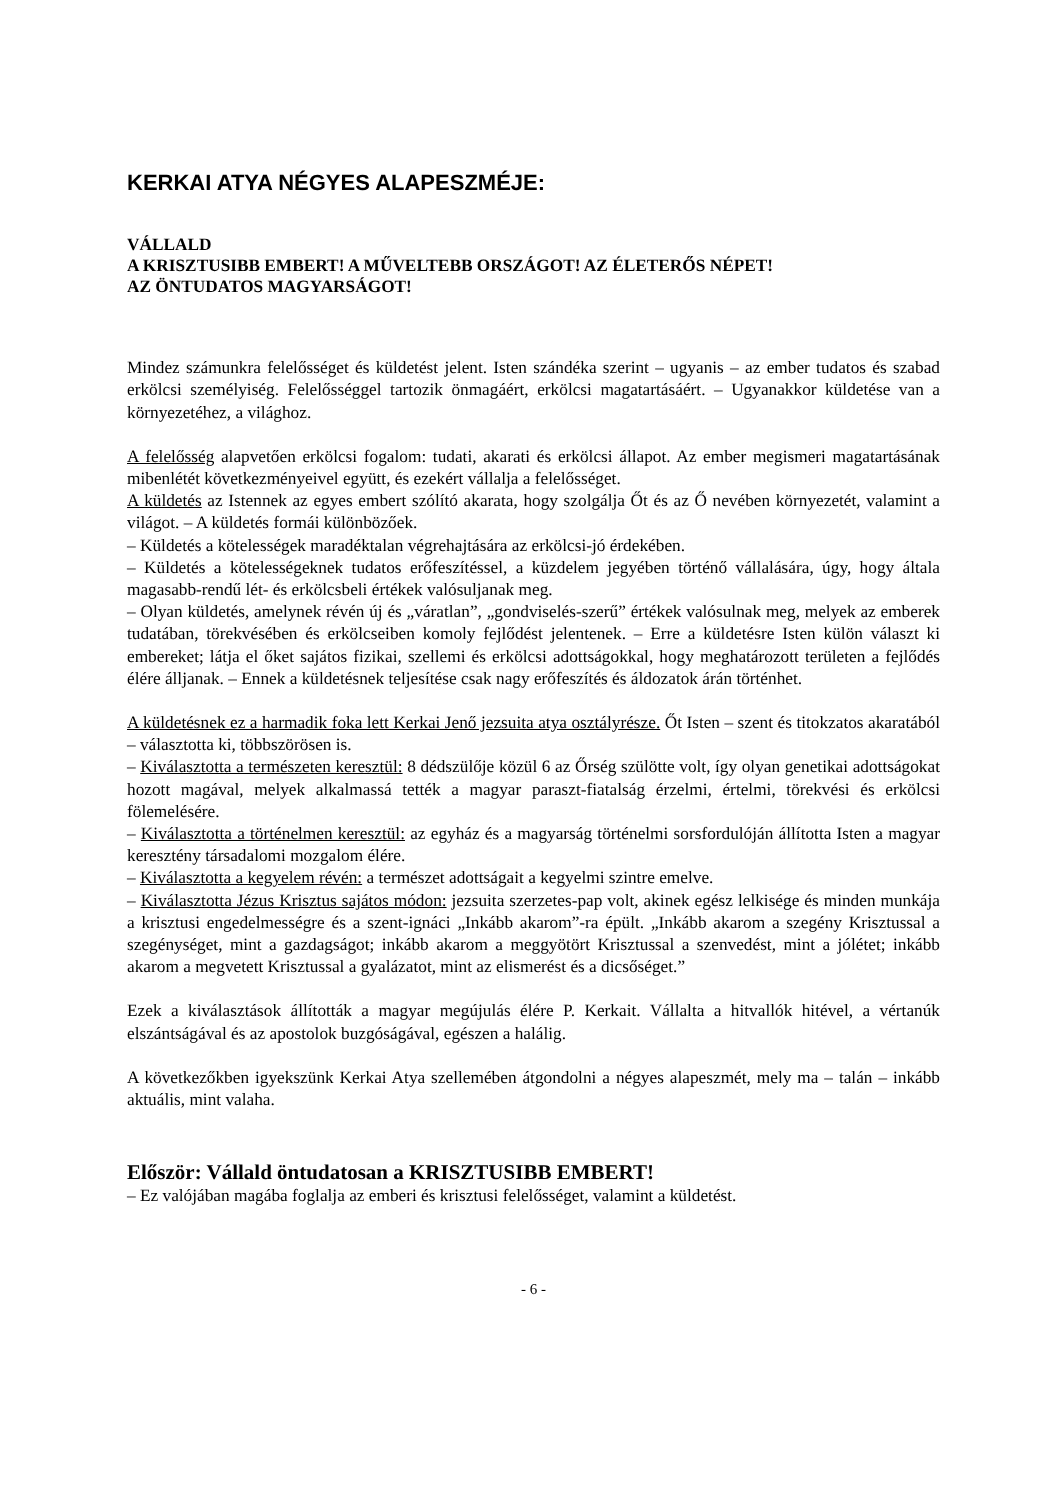KERKAI ATYA NÉGYES ALAPESZMÉJE:
VÁLLALD
A KRISZTUSIBB EMBERT! A MŰVELTEBB ORSZÁGOT! AZ ÉLETERŐS NÉPET!
AZ ÖNTUDATOS MAGYARSÁGOT!
Mindez számunkra felelősséget és küldetést jelent. Isten szándéka szerint – ugyanis – az ember tudatos és szabad erkölcsi személyiség. Felelősséggel tartozik önmagáért, erkölcsi magatartásáért. – Ugyanakkor küldetése van a környezetéhez, a világhoz.
A felelősség alapvetően erkölcsi fogalom: tudati, akarati és erkölcsi állapot. Az ember megismeri magatartásának mibenlétét következményeivel együtt, és ezekért vállalja a felelősséget.
A küldetés az Istennek az egyes embert szólító akarata, hogy szolgálja Őt és az Ő nevében környezetét, valamint a világot. – A küldetés formái különbözőek.
– Küldetés a kötelességek maradéktalan végrehajtására az erkölcsi-jó érdekében.
– Küldetés a kötelességeknek tudatos erőfeszítéssel, a küzdelem jegyében történő vállalására, úgy, hogy általa magasabb-rendű lét- és erkölcsbeli értékek valósuljanak meg.
– Olyan küldetés, amelynek révén új és „váratlan”, „gondviselés-szerű” értékek valósulnak meg, melyek az emberek tudatában, törekvésében és erkölcseiben komoly fejlődést jelentenek. – Erre a küldetésre Isten külön választ ki embereket; látja el őket sajátos fizikai, szellemi és erkölcsi adottságokkal, hogy meghatározott területen a fejlődés élére álljanak. – Ennek a küldetésnek teljesítése csak nagy erőfeszítés és áldozatok árán történhet.
A küldetésnek ez a harmadik foka lett Kerkai Jenő jezsuita atya osztályrésze. Őt Isten – szent és titokzatos akaratából – választotta ki, többszörösen is.
– Kiválasztotta a természeten keresztül: 8 dédszülője közül 6 az Őrség szülötte volt, így olyan genetikai adottságokat hozott magával, melyek alkalmassá tették a magyar paraszt-fiatalság érzelmi, értelmi, törekvési és erkölcsi fölemelésére.
– Kiválasztotta a történelmen keresztül: az egyház és a magyarság történelmi sorsfordulóján állította Isten a magyar keresztény társadalomi mozgalom élére.
– Kiválasztotta a kegyelem révén: a természet adottságait a kegyelmi szintre emelve.
– Kiválasztotta Jézus Krisztus sajátos módon: jezsuita szerzetes-pap volt, akinek egész lelkisége és minden munkája a krisztusi engedelmességre és a szent-ignáci „Inkább akarom”-ra épült. „Inkább akarom a szegény Krisztussal a szegénységet, mint a gazdagságot; inkább akarom a meggyötört Krisztussal a szenvedést, mint a jólétet; inkább akarom a megvetett Krisztussal a gyalázatot, mint az elismerést és a dicsőséget.”
Ezek a kiválasztások állították a magyar megújulás élére P. Kerkait. Vállalta a hitvallók hitével, a vértanúk elszántságával és az apostolok buzgóságával, egészen a halálig.
A következőkben igyekszünk Kerkai Atya szellemében átgondolni a négyes alapeszmét, mely ma – talán – inkább aktuális, mint valaha.
Először: Vállald öntudatosan a KRISZTUSIBB EMBERT!
– Ez valójában magába foglalja az emberi és krisztusi felelősséget, valamint a küldetést.
- 6 -